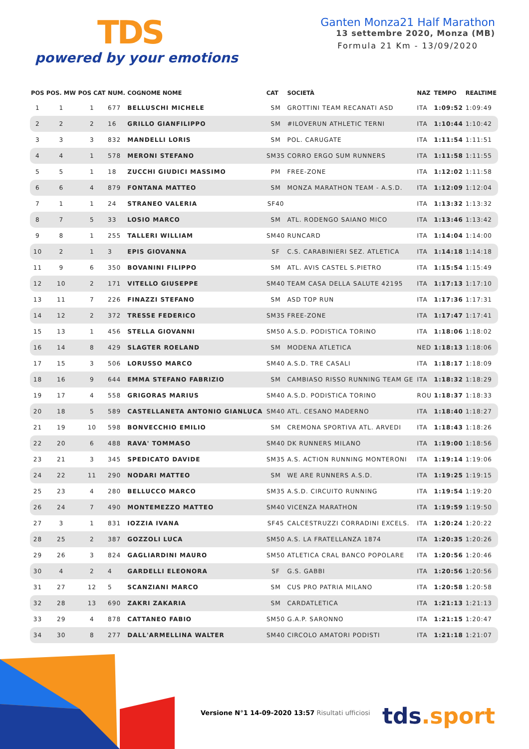TDS
powered by your emotions
Ganten Monza21 Half Marathon
13 settembre 2020, Monza (MB)
Formula 21 Km - 13/09/2020
| POS | POS. MW | POS CAT | NUM. | COGNOME NOME | CAT | SOCIETÀ | NAZ | TEMPO | REALTIME |
| --- | --- | --- | --- | --- | --- | --- | --- | --- | --- |
| 1 | 1 | 1 | 677 | BELLUSCHI MICHELE | SM | GROTTINI TEAM RECANATI ASD | ITA | 1:09:52 | 1:09:49 |
| 2 | 2 | 2 | 16 | GRILLO GIANFILIPPO | SM | #ILOVERUN ATHLETIC TERNI | ITA | 1:10:44 | 1:10:42 |
| 3 | 3 | 3 | 832 | MANDELLI LORIS | SM | POL. CARUGATE | ITA | 1:11:54 | 1:11:51 |
| 4 | 4 | 1 | 578 | MERONI STEFANO | SM35 | CORRO ERGO SUM RUNNERS | ITA | 1:11:58 | 1:11:55 |
| 5 | 5 | 1 | 18 | ZUCCHI GIUDICI MASSIMO | PM | FREE-ZONE | ITA | 1:12:02 | 1:11:58 |
| 6 | 6 | 4 | 879 | FONTANA MATTEO | SM | MONZA MARATHON TEAM - A.S.D. | ITA | 1:12:09 | 1:12:04 |
| 7 | 1 | 1 | 24 | STRANEO VALERIA | SF40 | | ITA | 1:13:32 | 1:13:32 |
| 8 | 7 | 5 | 33 | LOSIO MARCO | SM | ATL. RODENGO SAIANO MICO | ITA | 1:13:46 | 1:13:42 |
| 9 | 8 | 1 | 255 | TALLERI WILLIAM | SM40 | RUNCARD | ITA | 1:14:04 | 1:14:00 |
| 10 | 2 | 1 | 3 | EPIS GIOVANNA | SF | C.S. CARABINIERI SEZ. ATLETICA | ITA | 1:14:18 | 1:14:18 |
| 11 | 9 | 6 | 350 | BOVANINI FILIPPO | SM | ATL. AVIS CASTEL S.PIETRO | ITA | 1:15:54 | 1:15:49 |
| 12 | 10 | 2 | 171 | VITELLO GIUSEPPE | SM40 | TEAM CASA DELLA SALUTE 42195 | ITA | 1:17:13 | 1:17:10 |
| 13 | 11 | 7 | 226 | FINAZZI STEFANO | SM | ASD TOP RUN | ITA | 1:17:36 | 1:17:31 |
| 14 | 12 | 2 | 372 | TRESSE FEDERICO | SM35 | FREE-ZONE | ITA | 1:17:47 | 1:17:41 |
| 15 | 13 | 1 | 456 | STELLA GIOVANNI | SM50 | A.S.D. PODISTICA TORINO | ITA | 1:18:06 | 1:18:02 |
| 16 | 14 | 8 | 429 | SLAGTER ROELAND | SM | MODENA ATLETICA | NED | 1:18:13 | 1:18:06 |
| 17 | 15 | 3 | 506 | LORUSSO MARCO | SM40 | A.S.D. TRE CASALI | ITA | 1:18:17 | 1:18:09 |
| 18 | 16 | 9 | 644 | EMMA STEFANO FABRIZIO | SM | CAMBIASO RISSO RUNNING TEAM GE | ITA | 1:18:32 | 1:18:29 |
| 19 | 17 | 4 | 558 | GRIGORAS MARIUS | SM40 | A.S.D. PODISTICA TORINO | ROU | 1:18:37 | 1:18:33 |
| 20 | 18 | 5 | 589 | CASTELLANETA ANTONIO GIANLUCA | SM40 | ATL. CESANO MADERNO | ITA | 1:18:40 | 1:18:27 |
| 21 | 19 | 10 | 598 | BONVECCHIO EMILIO | SM | CREMONA SPORTIVA ATL. ARVEDI | ITA | 1:18:43 | 1:18:26 |
| 22 | 20 | 6 | 488 | RAVA' TOMMASO | SM40 | DK RUNNERS MILANO | ITA | 1:19:00 | 1:18:56 |
| 23 | 21 | 3 | 345 | SPEDICATO DAVIDE | SM35 | A.S. ACTION RUNNING MONTERONI | ITA | 1:19:14 | 1:19:06 |
| 24 | 22 | 11 | 290 | NODARI MATTEO | SM | WE ARE RUNNERS A.S.D. | ITA | 1:19:25 | 1:19:15 |
| 25 | 23 | 4 | 280 | BELLUCCO MARCO | SM35 | A.S.D. CIRCUITO RUNNING | ITA | 1:19:54 | 1:19:20 |
| 26 | 24 | 7 | 490 | MONTEMEZZO MATTEO | SM40 | VICENZA MARATHON | ITA | 1:19:59 | 1:19:50 |
| 27 | 3 | 1 | 831 | IOZZIA IVANA | SF45 | CALCESTRUZZI CORRADINI EXCELS. | ITA | 1:20:24 | 1:20:22 |
| 28 | 25 | 2 | 387 | GOZZOLI LUCA | SM50 | A.S. LA FRATELLANZA 1874 | ITA | 1:20:35 | 1:20:26 |
| 29 | 26 | 3 | 824 | GAGLIARDINI MAURO | SM50 | ATLETICA CRAL BANCO POPOLARE | ITA | 1:20:56 | 1:20:46 |
| 30 | 4 | 2 | 4 | GARDELLI ELEONORA | SF | G.S. GABBI | ITA | 1:20:56 | 1:20:56 |
| 31 | 27 | 12 | 5 | SCANZIANI MARCO | SM | CUS PRO PATRIA MILANO | ITA | 1:20:58 | 1:20:58 |
| 32 | 28 | 13 | 690 | ZAKRI ZAKARIA | SM | CARDATLETICA | ITA | 1:21:13 | 1:21:13 |
| 33 | 29 | 4 | 878 | CATTANEO FABIO | SM50 | G.A.P. SARONNO | ITA | 1:21:15 | 1:20:47 |
| 34 | 30 | 8 | 277 | DALL'ARMELLINA WALTER | SM40 | CIRCOLO AMATORI PODISTI | ITA | 1:21:18 | 1:21:07 |
Versione N°1 14-09-2020 13:57 Risultati ufficiosi
tds.sport